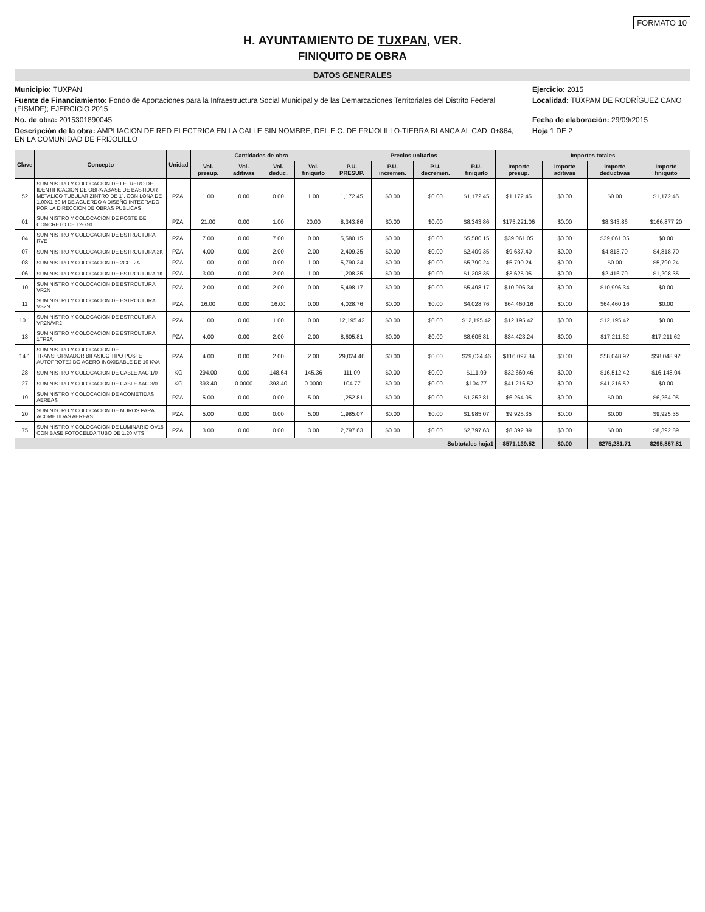FORMATO 10
H. AYUNTAMIENTO DE TUXPAN, VER.
FINIQUITO DE OBRA
DATOS GENERALES
Municipio: TUXPAN
Ejercicio: 2015
Fuente de Financiamiento: Fondo de Aportaciones para la Infraestructura Social Municipal y de las Demarcaciones Territoriales del Distrito Federal (FISMDF); EJERCICIO 2015
Localidad: TÚXPAM DE RODRÍGUEZ CANO
No. de obra: 2015301890045
Fecha de elaboración: 29/09/2015
Descripción de la obra: AMPLIACION DE RED ELECTRICA EN LA CALLE SIN NOMBRE, DEL E.C. DE FRIJOLILLO-TIERRA BLANCA AL CAD. 0+864, EN LA COMUNIDAD DE FRIJOLILLO
Hoja 1 DE 2
| Clave | Concepto | Unidad | Cantidades de obra | | | | Precios unitarios | | | | Importes totales | | | |
| --- | --- | --- | --- | --- | --- | --- | --- | --- | --- | --- | --- | --- | --- | --- |
| | | | Vol. presup. | Vol. aditivas | Vol. deduc. | Vol. finiquito | P.U. PRESUP. | P.U. incremen. | P.U. decremen. | P.U. finiquito | Importe presup. | Importe aditivas | Importe deductivas | Importe finiquito |
| 52 | SUMINISTRO Y COLOCACION DE LETRERO DE IDENTIFICACION DE OBRA ABASE DE BASTIDOR METALICO TUBULAR ZINTRO DE 1". CON LONA DE 1.00X1.50 M DE ACUERDO A DISEÑO INTEGRADO POR LA DIRECCION DE OBRAS PUBLICAS | PZA. | 1.00 | 0.00 | 0.00 | 1.00 | 1,172.45 | $0.00 | $0.00 | $1,172.45 | $1,172.45 | $0.00 | $0.00 | $1,172.45 |
| 01 | SUMINISTRO Y COLOCACION DE POSTE DE CONCRETO DE 12-750 | PZA. | 21.00 | 0.00 | 1.00 | 20.00 | 8,343.86 | $0.00 | $0.00 | $8,343.86 | $175,221.06 | $0.00 | $8,343.86 | $166,877.20 |
| 04 | SUMINISTRO Y COLOCACION DE ESTRUCTURA RVE | PZA. | 7.00 | 0.00 | 7.00 | 0.00 | 5,580.15 | $0.00 | $0.00 | $5,580.15 | $39,061.05 | $0.00 | $39,061.05 | $0.00 |
| 07 | SUMINISTRO Y COLOCACION DE ESTRCUTURA 3K | PZA. | 4.00 | 0.00 | 2.00 | 2.00 | 2,409.35 | $0.00 | $0.00 | $2,409.35 | $9,637.40 | $0.00 | $4,818.70 | $4,818.70 |
| 08 | SUMINISTRO Y COLOCACION DE 2CCF2A | PZA. | 1.00 | 0.00 | 0.00 | 1.00 | 5,790.24 | $0.00 | $0.00 | $5,790.24 | $5,790.24 | $0.00 | $0.00 | $5,790.24 |
| 06 | SUMINISTRO Y COLOCACION DE ESTRCUTURA 1K | PZA. | 3.00 | 0.00 | 2.00 | 1.00 | 1,208.35 | $0.00 | $0.00 | $1,208.35 | $3,625.05 | $0.00 | $2,416.70 | $1,208.35 |
| 10 | SUMINISTRO Y COLOCACION DE ESTRCUTURA VR2N | PZA. | 2.00 | 0.00 | 2.00 | 0.00 | 5,498.17 | $0.00 | $0.00 | $5,498.17 | $10,996.34 | $0.00 | $10,996.34 | $0.00 |
| 11 | SUMINISTRO Y COLOCACION DE ESTRCUTURA VS2N | PZA. | 16.00 | 0.00 | 16.00 | 0.00 | 4,028.76 | $0.00 | $0.00 | $4,028.76 | $64,460.16 | $0.00 | $64,460.16 | $0.00 |
| 10.1 | SUMINISTRO Y COLOCACION DE ESTRCUTURA VR2N/VR2 | PZA. | 1.00 | 0.00 | 1.00 | 0.00 | 12,195.42 | $0.00 | $0.00 | $12,195.42 | $12,195.42 | $0.00 | $12,195.42 | $0.00 |
| 13 | SUMINISTRO Y COLOCACION DE ESTRCUTURA 1TR2A | PZA. | 4.00 | 0.00 | 2.00 | 2.00 | 8,605.81 | $0.00 | $0.00 | $8,605.81 | $34,423.24 | $0.00 | $17,211.62 | $17,211.62 |
| 14.1 | SUMINISTRO Y COLOCACION DE TRANSFORMADOR BIFASICO TIPO POSTE AUTOPROTEJIDO ACERO INOXIDABLE DE 10 KVA | PZA. | 4.00 | 0.00 | 2.00 | 2.00 | 29,024.46 | $0.00 | $0.00 | $29,024.46 | $116,097.84 | $0.00 | $58,048.92 | $58,048.92 |
| 28 | SUMINISTRO Y COLOCACION DE CABLE AAC 1/0 | KG | 294.00 | 0.00 | 148.64 | 145.36 | 111.09 | $0.00 | $0.00 | $111.09 | $32,660.46 | $0.00 | $16,512.42 | $16,148.04 |
| 27 | SUMINISTRO Y COLOCACION DE CABLE AAC 3/0 | KG | 393.40 | 0.0000 | 393.40 | 0.0000 | 104.77 | $0.00 | $0.00 | $104.77 | $41,216.52 | $0.00 | $41,216.52 | $0.00 |
| 19 | SUMINISTRO Y COLOCACION DE ACOMETIDAS AEREAS | PZA. | 5.00 | 0.00 | 0.00 | 5.00 | 1,252.81 | $0.00 | $0.00 | $1,252.81 | $6,264.05 | $0.00 | $0.00 | $6,264.05 |
| 20 | SUMINISTRO Y COLOCACION DE MUROS PARA ACOMETIDAS AEREAS | PZA. | 5.00 | 0.00 | 0.00 | 5.00 | 1,985.07 | $0.00 | $0.00 | $1,985.07 | $9,925.35 | $0.00 | $0.00 | $9,925.35 |
| 75 | SUMINISTRO Y COLOCACION DE LUMINARIO OV15 CON BASE FOTOCELDA TUBO DE 1.20 MTS | PZA. | 3.00 | 0.00 | 0.00 | 3.00 | 2,797.63 | $0.00 | $0.00 | $2,797.63 | $8,392.89 | $0.00 | $0.00 | $8,392.89 |
| Subtotales hoja1 | | | | | | | | | | | $571,139.52 | $0.00 | $275,281.71 | $295,857.81 |